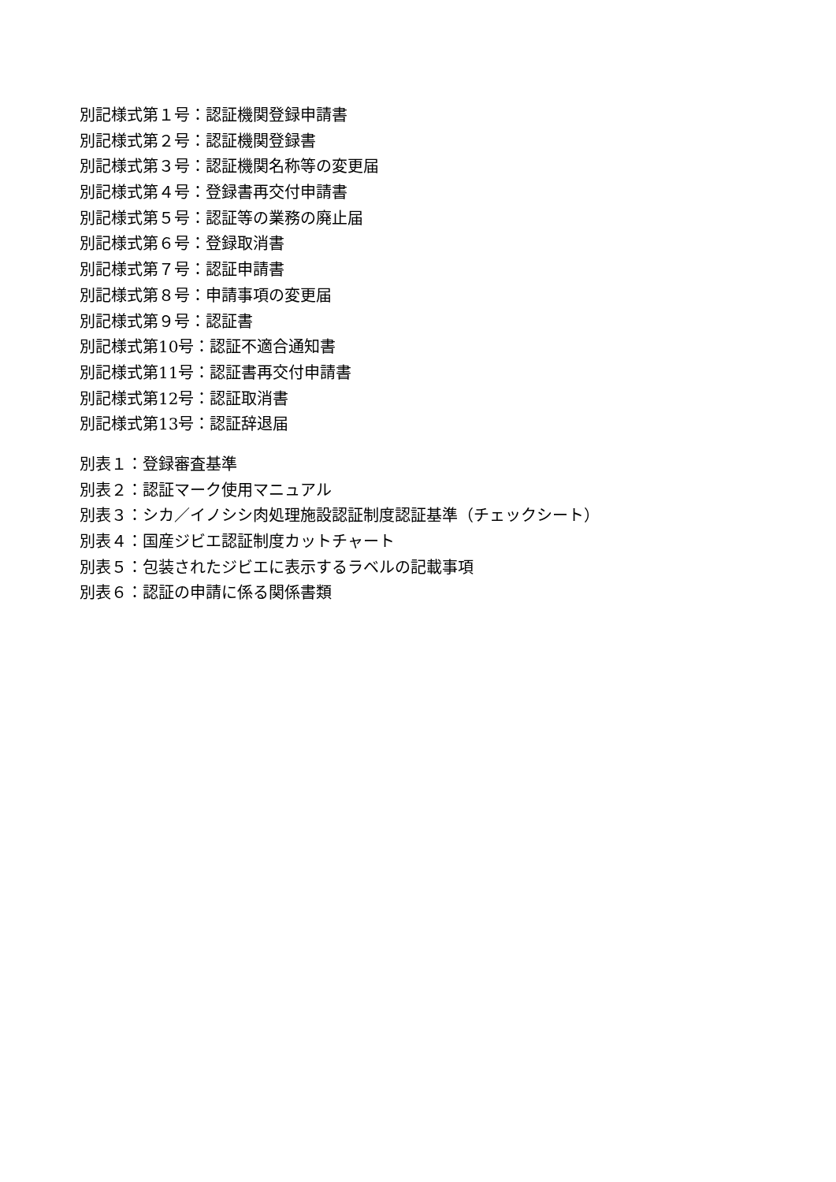別記様式第１号：認証機関登録申請書
別記様式第２号：認証機関登録書
別記様式第３号：認証機関名称等の変更届
別記様式第４号：登録書再交付申請書
別記様式第５号：認証等の業務の廃止届
別記様式第６号：登録取消書
別記様式第７号：認証申請書
別記様式第８号：申請事項の変更届
別記様式第９号：認証書
別記様式第10号：認証不適合通知書
別記様式第11号：認証書再交付申請書
別記様式第12号：認証取消書
別記様式第13号：認証辞退届
別表１：登録審査基準
別表２：認証マーク使用マニュアル
別表３：シカ／イノシシ肉処理施設認証制度認証基準（チェックシート）
別表４：国産ジビエ認証制度カットチャート
別表５：包装されたジビエに表示するラベルの記載事項
別表６：認証の申請に係る関係書類